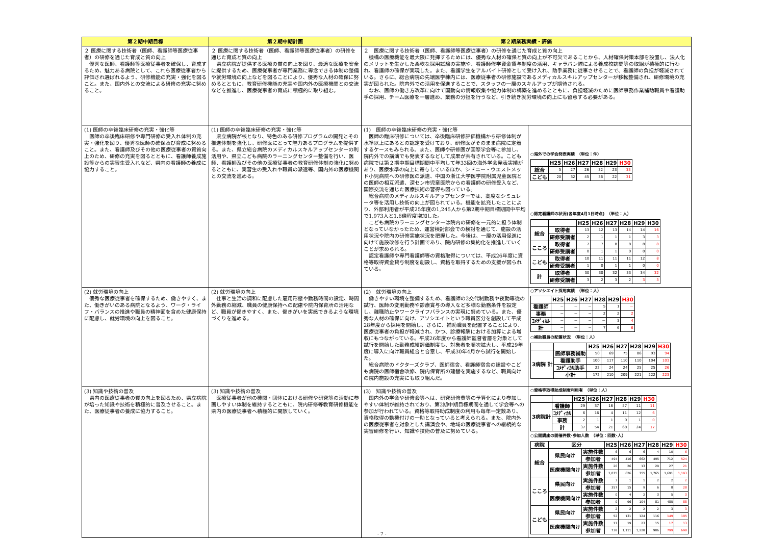| 第２期中期目標 | 第２期中期計画 | 第２期業務実績・評価 | |
| --- | --- | --- | --- |
| ２ 医療に関する技術者（医師、看護師等医療従事者）の研修を通じた育成と質の向上 優秀な医師、看護師等医療従事者を確保し、育成するため、魅力ある病院として、これら医療従事者から評価され選ばれるよう、研修機能の充実・強化を図ること。また、国内外との交流による研修の充実に努めること。 | ２ 医療に関する技術者（医師、看護師等医療従事者）の研修を通じた育成と質の向上 県立病院が提供する医療の質の向上を図り、最適な医療を安全に提供するため、医療従事者が専門業務に専念できる体制の整備や就労環境の向上などを図ることにより、優秀な人材の確保に努めるとともに、教育研修機能の充実や国内外の医療機関との交流などを推進し、医療従事者の育成に積極的に取り組む。 | ２ 医療に関する技術者（医師、看護師等医療従事者）の研修を通じた育成と質の向上 機構の医療機能を最大限に発揮するためには、優秀な人材の確保と質の向上が不可欠であることから、人材確保対策本部を設置し、法人化のメリットを生かした柔軟な採用試験の実施や、看護師修学資金貸与制度の活用、キャラバン隊による養成校訪問等の取組が積極的に行われ、看護師の確保が実現した。また、看護学生をアルバイト研修として受け入れ、助手業務に従事させることで、看護師の負担が軽減されている。さらに、総合病院の先端医学棟内には、医療従事者の研修施設であるメディカルスキルアップセンターが移転整備され、研修環境の充実が図られた。院内外での活用を促進することで、スタッフの一層のスキルアップが期待される。 なお、医師の働き方改革に向けて国動向の情報収集や協力体制の構築を進めるとともに、負担軽減のために医師事務作業補助職員や看護助手の採用、チーム医療を一層進め、業務の分担を行うなど、引き続き就労環境の向上にも留意する必要がある。 | |
| (1) 医師の卒後臨床研修の充実・強化等 医師の卒後臨床研修や専門研修の受入れ体制の充実・強化を図り、優秀な医師の確保及び育成に努めること。また、看護師及びその他の医療従事者の資質向上のため、研修の充実を図るとともに、看護師養成施設等からの実習生受入れなど、県内の看護師の養成に協力すること。 | (1) 医師の卒後臨床研修の充実・強化等 県立病院が核となり、特色のある研修プログラムの開発とその推進体制を強化し、研修医にとって魅力あるプログラムを提供する。また、県立総合病院のメディカルスキルアップセンターの利活用や、県立こども病院のラーニングセンター整備を行い、医師、看護師及びその他の医療従事者の教育研修体制の強化に努めるとともに、実習生の受入れや職員の派遣等、国内外の医療機関との交流を進める。 | (1) 医師の卒後臨床研修の充実・強化等 医師の臨床研修については、卒後臨床研修評価機構から研修体制が水準以上にあるとの認定を受けており、研修医がそのまま病院に定着するケースもみられる。また、医師や研修医が国際学会等に参加し、院内外での講演でも発表するなどして成果が共有されている。こども病院では第２期中期目標期間中平均して年33回の海外学会発表実績があり、医療水準の向上に寄与しているほか、シドニー・ウエストメッド小児病院への研修医の派遣、中国の浙江大学医学院附属児童医院との医師の相互派遣、深セン市児童医院からの看護師の研修受入など、国際交流を通じた医療技術の習得も図っている。 総合病院のメディカルスキルアップセンターでは、高度なシミュレータ等を活用し技術の向上が図られている。機能を拡充したことにより、外部利用者が平成25年度の1,245人から第2期中期目標期間中平均で1,973人と1.6倍程度増加した。 こども病院のラーニングセンターは院内の研修を一元的に担う体制となっていなかったため、運営検討部会での検討を通じて、施設の活用状況や院内の研修実施状況を把握した。今後は、一層の活用促進に向けて施設改修を行う計画であり、院内研修の集約化を推進していくことが求められる。 認定看護師や専門看護師等の資格取得については、平成26年度に資格等取得資金貸与制度を創設し、資格を取得するための支援が図られている。 | ○海外での学会発表実績 （単位：件） / / H25 / H26 / H27 / H28 / H29 / H30 / / --- / --- / --- / --- / --- / --- / --- / / 総合 / 5 / 27 / 26 / 32 / 23 / 33 / / こども / 20 / 32 / 45 / 36 / 22 / 31 / ○認定看護師の状況(各年度4月1日時点) （単位：人） / / / H25 / H26 / H27 / H28 / H29 / H30 / / --- / --- / --- / --- / --- / --- / --- / --- / / 総合 / 取得者 / 13 / 12 / 13 / 14 / 14 / 16 / / / 研修受講者 / 2 / 1 / 1 / 1 / 3 / 3 / / こころ / 取得者 / 7 / 7 / 8 / 8 / 8 / 8 / / / 研修受講者 / 0 / 1 / 1 / 0 / 0 / 0 / / こども / 取得者 / 10 / 11 / 11 / 11 / 12 / 8 / / / 研修受講者 / 1 / 0 / 1 / 1 / 0 / 0 / / 計 / 取得者 / 30 / 30 / 32 / 33 / 34 / 32 / / / 研修受講者 / 3 / 2 / 3 / 2 / 3 / 3 / |
| (2) 就労環境の向上 優秀な医療従事者を確保するため、働きやすく、また、働きがいのある病院となるよう、ワーク・ライフ・バランスの推進や職員の精神面を含めた健康保持に配慮し、就労環境の向上を図ること。 | (2) 就労環境の向上 仕事と生活の調和に配慮した雇用形態や勤務時間の設定、時間外勤務の縮減、職員の健康保持への配慮や院内保育所の活用など、職員が働きやすく、また、働きがいを実感できるような環境づくりを進める。 | (2) 就労環境の向上 働きやすい環境を整備するため、看護師の2交代制勤務や夜勤専従の試行、医師の変則勤務や診療賞与の導入など多様な勤務条件を設定し、離職防止やワークライフバランスの実現に努めている。また、優秀な人材の確保に向け、アソシエイトという職員区分を創設して平成28年度から採用を開始し、さらに、補助職員を配置することにより、医療従事者の負担が軽減され、かつ、診療報酬における加算による増収にもつながっている。平成26年度から看護師監督者層を対象として試行を開始した勤務成績評価制度も、対象者を順次拡大し、平成29年度に導入に向け職員組合と合意し、平成30年4月から試行を開始した。 総合病院のドクターズクラブ、医師宿舎、看護師宿舎の建設やこども病院の医師宿舎改修、院内保育所の建替を実施するなど、職員向けの院内施設の充実にも取り組んだ。 | ○アソシエイト採用実績 （単位：人） / / H25 / H26 / H27 / H28 / H29 / H30 / / --- / --- / --- / --- / --- / --- / --- / / 看護師 / － / － / － / 5 / 1 / － / / 事務 / － / － / － / 2 / 2 / 2 / / ｺﾒﾃﾞｨｶﾙ / － / － / － / － / 3 / 4 / / 計 / － / － / － / 7 / 6 / 6 / ○補助職員の配置状況 （単位：人） / / / H25 / H26 / H27 / H28 / H29 / H30 / / --- / --- / --- / --- / --- / --- / --- / --- / / 3病院 計 / 医師事務補助 / 50 / 69 / 75 / 86 / 93 / 94 / / / 看護助手 / 100 / 117 / 110 / 110 / 104 / 103 / / / ｺﾒﾃﾞｨｶﾙ助手 / 22 / 24 / 24 / 25 / 25 / 26 / / / 小計 / 172 / 210 / 209 / 221 / 222 / 223 / |
| (3) 知識や技術の普及 県内の医療従事者の質の向上を図るため、県立病院が培った知識や技術を積極的に普及させること。また、医療従事者の養成に協力すること。 | (3) 知識や技術の普及 医療従事者が他の機関・団体における研修や研究等の活動に参画しやすい体制を維持するとともに、院内研修等教育研修機能を県内の医療従事者へ積極的に開放していく。 | (3) 知識や技術の普及 国内外の学会や研修会等へは、研究研修費等の予算化により参加しやすい体制が維持されており、第2期中期目標期間を通して学会等への参加が行われている。資格等取得助成制度の利用も毎年一定数あり、資格取得の動機付けの一助となっていると考えられる。また、院内外の医療従事者を対象とした講演会や、地域の医療従事者への継続的な実習研修を行い、知識や技術の普及に努めている。 | ○資格等取得助成制度利用者 （単位：人） / / / H25 / H26 / H27 / H28 / H29 / H30 / / --- / --- / --- / --- / --- / --- / --- / --- / / 3病院計 / 看護師 / 29 / 37 / 16 / 57 / 11 / 11 / / / ｺﾒﾃﾞｨｶﾙ / 6 / 16 / 4 / 11 / 12 / 6 / / / 事務 / 2 / 1 / 1 / 0 / 1 / 0 / / / 計 / 37 / 54 / 21 / 68 / 24 / 17 / ○公開講座の開催件数･参加人数 （単位：回数･人） / 病院 / 区分 / / H25 / H26 / H27 / H28 / H29 / H30 / / --- / --- / --- / --- / --- / --- / --- / --- / --- / / 総合 / 県民向け / 実施件数 / 6 / 6 / 6 / 4 / 10 / 6 / / / / 参加者 / 494 / 416 / 662 / 495 / 712 / 524 / / / 医療機関向け / 実施件数 / 20 / 26 / 13 / 29 / 27 / 21 / / / / 参加者 / 1,075 / 626 / 755 / 1,765 / 1,691 / 1,193 / / こころ / 県民向け / 実施件数 / 3 / 1 / 1 / 2 / 2 / 2 / / / / 参加者 / 357 / 15 / 9 / 6 / 8 / 28 / / / 医療機関向け / 実施件数 / 0 / 4 / 2 / 3 / 5 / 3 / / / / 参加者 / 0 / 96 / 104 / 81 / 485 / 88 / / こども / 県民向け / 実施件数 / 2 / 2 / 2 / 2 / 3 / 3 / / / / 参加者 / 52 / 131 / 124 / 116 / 149 / 195 / / / 医療機関向け / 実施件数 / 17 / 19 / 23 / 15 / 17 / 13 / / / / 参加者 / 738 / 1,111 / 1,228 / 906 / 799 / 698 / |
- 7 -